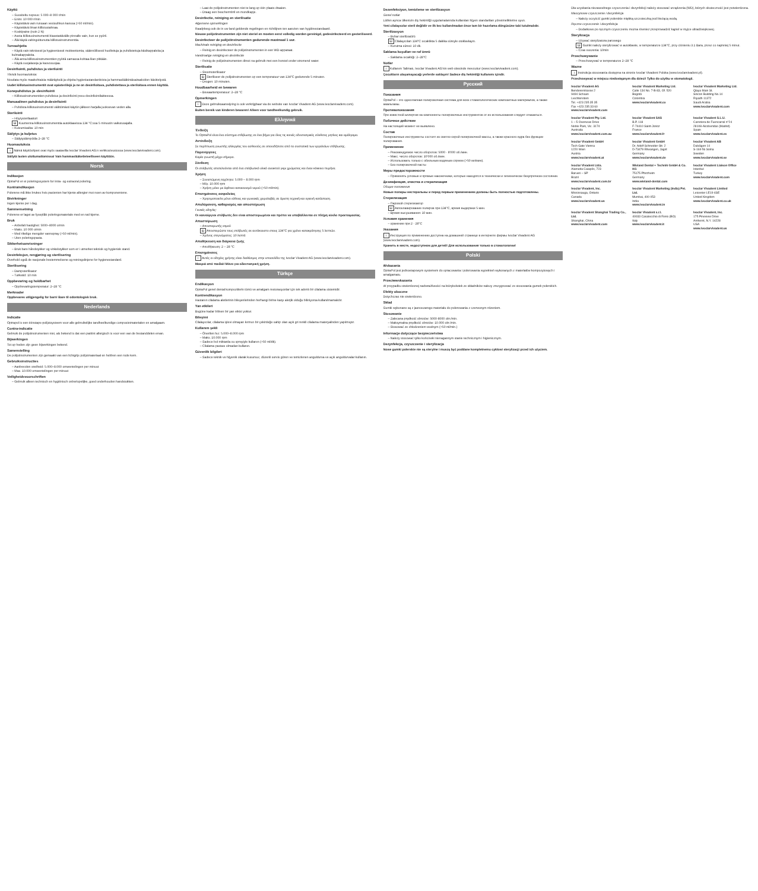Käyttö
– Suositeltu nopeus: 5 000–8 000 r/min
– Enint. 10 000 r/min
– Käytettävä vain runsaan vesisuihkun kanssa (>50 ml/min).
– Käytettävä ilman kiillotustahnaa.
– Koskipaine (noin 2 N)
– Aseta kiillotusinstrumentti kiasetattävälle pinnalle vain, kun se pyörii.
– Älä käytä vahingoittunutta kiillotusinstrumenttia.
Turvaohjeita
– Käytä vain teknisesti ja hygieenisesti moitteettomia, säännöllisesti huollettuja ja puhdistettuja käsikappaleita ja kulmakappaleita.
– Älä anna kiillotusinstrumenttien pyöriä samassa kohtaa liian pitkään.
– Käytä suojalaseja ja kasvosuojaa.
Desinfiointi, puhdistus ja sterilointi
Yleisiä huomautuksia:
Noudata myös maakohtaisia määräyksiä ja ohjeita hygieniastandardeista ja hammaslääkintäsairaaloiden käsittelystä.
Uudet kiillotusinstrumentit ovat epästeriilejä ja ne on desinfioitava, puhdistettava ja steriloitava ennen käyttöä.
Konepuhdistus ja -desinfiointi
– Kiillotusinstrumenttien puhdistus ja desinfiointi pesu-desinfiointilaitteessa.
Manuaalinen puhdistus ja desinfiointi
– Puhdista kiillotusinstrumentti välittömästi käytön jälkeen harjalla juoksevan veden alla.
Sterilointi
– Höyrysterilaattori
Ш Kuumenna kiillotusinstrumenttia autoklaavissa 134 °C:ssa 5 minuutin vaikutusajalla.
– Kuivumisaika: 10 min
Säilytys ja kuljetus
– Säilytyslämpötila 2–28 °C
Huomautuksia
i Nämä käyttöohjeet ovat myös saatavilla Ivoclar Vivadent AG:n verkkosivustossa (www.ivoclarvivadent.com).
Säilytä lasten ulottumattomissa! Vain hammaslääketieteelliseen käyttöön.
Norsk
Indikasjon
OptraPol er et poleringssystem for intra- og extraoral polering.
Kontraindikasjon
Polerene må ikke brukes hvis pasienten har kjente allergier mot noen av komponentene.
Bivirkninger
Ingen kjente per i dag.
Sammensetning
Polerene er laget av fyseplått poleringsmateriale med en rød kjerne.
Bruk
– Anbefalt hastighet: 5000–8000 o/min
– Maks. 10 000 o/min
– Med rikelige mengder vannspray (>50 ml/min).
– Uten poleringspasta.
Sikkerhetsanvisninger
– Bruk bare håndstykker og vinkelstykker som er i utmerket teknisk og hygienisk stand.
Desinfeksjon, rengjøring og sterilisering
Overhold også de nasjonale bestemmelsene og retningslinjene for hygienestandard.
Sterilisering
– Dampsterilisator
– Tørketid: 10 min
Oppbevaring og holdbarhet
– Oppbevaringstemperatur: 2–28 °C
Merknader
Oppbevares utilgjengelig for barn! Bare til odontologisk bruk.
Nederlands
Indicatie
Optrapol is een éénstaps-polijstsysteem voor alle gebruikelijke tandheelkundige composietmaterialen en amalgaam.
Contra-indicatie
Gebruik de polijstinstrumenten niet, als bekend is dat een patiënt allergisch is voor een van de bestanddelen ervan.
Bijwerkingen
Tot op heden zijn geen bijwerkingen bekend.
Samenstelling
De polijstinstrumenten zijn gemaakt van een lichtgrijs polijstmateriaal en hebben een rode kern.
Gebruiksinstructies
– Aanbevolen snelheid: 5.000–8.000 omwentelingen per minuut
– Max. 10.000 omwentelingen per minuut
Veiligheidsvoorschriften
– Gebruik alleen technisch en hygiënisch onberispelijke, goed onderhouden handstukken.
– Laat de polijstinstrumenten niet te lang op één plaats draaien.
– Draag een beschermbril en mondkapje.
Desinfectie, reiniging en sterilisatie
Algemene opmerkingen
Raadpleeg ook de in uw land geldende regelingen en richtlijnen ten aanzien van hygiënestandaard.
Nieuwe polijstinstrumenten zijn niet steriel en moeten eerst volledig worden gereinigd, gedesinfecteerd en gesteriliseerd.
Desinfecteer de polijstinstrumenten gedurende maximaal 1 uur.
Machinale reiniging en desinfectie
– Reinig en desinfecteer de polijstinstrumenten in een WD-apparaat.
Handmatige reiniging en desinfectie
– Reinig de polijstinstrumenten direct na gebruik met een borstel onder stromend water.
Sterilisatie
– Stoomsterilisator
Ш Steriliseer de polijstinstrumenten op een temperatuur van 134°C gedurende 5 minuten.
– Drogen: 10 minuten.
Houdbaarheid en bewaren
– Bewaartemperatuur: 2–28 °C
Opmerkingen
i Deze gebruiksaanwijzing is ook verkrijgbaar via de website van Ivoclar Vivadent AG (www.ivoclarvivadent.com).
Buiten bereik van kinderen bewaren! Alleen voor tandheelkundig gebruik.
Ελληνικά
Ένδειξη
Το OptraPol είναι ένα σύστημα στίλβωσης σε ένα βήμα για όλες τις κοινές οδοντιατρικές σύνθετες ρητίνες και αμάλγαμα.
Αντένδειξη
Σε περίπτωση γνωστής αλλεργίας του ασθενούς σε οποιοδήποτε από τα συστατικά των εργαλείων στίλβωσης.
Παρενέργειες
Καμία γνωστή μέχρι σήμερα.
Σύνθεση
Οι στιλβωτές αποτελούνται από ένα στιλβωτικό υλικό ανοικτού γκρι χρώματος και έναν κόκκινο πυρήνα.
Χρήση
– Συνιστώμενη ταχύτητα: 5.000 – 8.000 rpm
– Μέγ. 10.000 rpm
– Χρήση μόνο με άφθονο καταιονισμό νερού (>50 ml/min).
Επισημάνσεις ασφαλείας
– Χρησιμοποιείτε μόνο εύθειες και γωνιακές χειρολαβές σε άριστη τεχνική και υγιεινή κατάσταση.
Απολύμανση, καθαρισμός και αποστείρωση
Γενικές οδηγίες:
Οι καινούργιοι στιλβωτές δεν είναι αποστειρωμένοι και πρέπει να υποβάλλονται σε πλήρη κύκλο προετοιμασίας.
Αποστείρωση
– Αποστειρωτής ατμού
Ш Αποστειρώστε τους στιλβωτές σε αυτόκαυστο στους 134°C για χρόνο κατακράτησης 5 λεπτών.
– Χρόνος στεγνώματος: 10 λεπτά
Αποθήκευση και διάρκεια ζωής
– Αποθήκευση: 2 – 28 °C
Επισημάνσεις
i Αυτές οι οδηγίες χρήσης είναι διαθέσιμες στην ιστοσελίδα της Ivoclar Vivadent AG (www.ivoclarvivadent.com).
Μακριά από παιδιά! Μόνο για οδοντιατρική χρήση.
Türkçe
Endikasyon
OptraPol genel dental kompozitlerin tümü ve amalgam restorasyonlar için tek adımlı bir cilalama sistemidir.
Kontrendikasyon
Hastanın cilalama aletlerinin bileşenlerinden herhangi birine karşı alerjik olduğu biliniyorsa kullanılmamalıdır.
Yan etkileri
Bugüne kadar bilinen bir yan etkisi yoktur.
Bileşimi
Cilalayıcılar, cilalama işlevi olmayan kırmızı bir çekirdeğe sahip olan açık gri renkli cilalama materyalinden yapılmıştır.
Kullanım şekli
– Önerilen hız: 5.000–8.000 rpm
– Maks. 10.000 rpm
– Sadece bol miktarda su spreyiyle kullanın (>50 ml/dk).
– Cilalama pastası olmadan kullanın.
Güvenlik bilgileri
– Sadece teknik ve hijyenik olarak kusursuz, düzenli servis gören ve temizlenen anguldurva ve açılı anguldurvalar kullanın.
Dezenfeksiyon, temizleme ve sterilizasyon
Genel notlar
Lütfen ayrıca ülkenizin diş hekimliği uygulamalarında kullanılan hijyen standartları yönetmeliklerine uyun.
Yeni cilalayıcılar steril değildir ve ilk kez kullanılmadan önce tam bir hazırlama döngüsüne tabi tutulmalıdır.
Sterilizasyon
– Buhar sterilizatörü
Ш Cilalayıcıları 134°C sıcaklıkta 5 dakika süreyle otoklavlayın.
– Kurutma süresi: 10 dk.
Saklama koşulları ve raf ömrü
– Saklama sıcaklığı: 2–28°C
Notlar
i Kullanım Talimatı, Ivoclar Vivadent AG'nin web sitesinde mevcuttur (www.ivoclarvivadent.com).
Çocukların ulaşamayacağı yerlerde saklayın! Sadece diş hekimliği kullanımı içindir.
Русский
Показания
OptraPol – это одноэтапная полировочная система для всех стоматологических композитных материалов, а также амальгамы.
Противопоказания
При известной аллергии на компоненты полировочных инструментов от их использования следует отказаться.
Побочное действие
На настоящий момент не выявлено.
Состав
Полировочные инструменты состоят из светло-серой полировочной массы, а также красного ядра без функции полирования.
Применение
– Рекомендуемое число оборотов: 5000 - 8'000 об./мин.
– Макс. число оборотов: 10'000 об./мин.
– Использовать только с обильным водяным спреем (>50 мл/мин).
– Без полировочной пасты
Меры предосторожности
– Применять угловые и прямые наконечники, которые находятся в технически и гигиенически безупречном состоянии.
Дезинфекция, очистка и стерилизация
Общие положения
Новые полиры нестерильны и перед первым применением должны быть полностью подготовлены.
Стерилизация
– Паровой стерилизатор
Ш Автоклавирование полиров при 134°C, время выдержки 5 мин.
– Время высушивания: 10 мин.
Условия хранения
– хранение при 2 - 28°C
Указания
i Инструкция по применению доступна на домашней странице в интернете фирмы Ivoclar Vivadent AG (www.ivoclarvivadent.com).
Хранить в месте, недоступном для детей! Для использования только в стоматологии!
Polski
Wskazania
OptraPol jest jednoetapowym systemem do opracowania i polerowania wypełnień wykonanych z materiałów kompozytowych i amalgamatu.
Przeciwwskazania
W przypadku stwierdzonej nadwrażliwości na którykolwiek ze składników nalezy zrezygnować ze stosowania gumek polerskich.
Efekty uboczne
Dotychczas nie stwierdzono.
Skład
Gumki wykonane są z jasnoszarego materiału do polerowania z czerwonym rdzeniem.
Stosowanie
– Zalecana prędkość obrotów: 5000-8000 obr./min.
– Maksymalna prędkość obrotów: 10.000 obr./min.
– Stosować ze chłodzeniem wodnym (>50 ml/min.)
Informacje dotyczące bezpieczeństwa
– Należy stosować tylko końcówki nienagannym stanie technicznym i higienicznym.
Dezynfekcja, czyszczenie i sterylizacja
Nowe gumki polerskie nie są sterylne i muszą być poddane kompletnemu cyklowi sterylizacji przed ich użyciem.
Dla uzyskania niezawodnego czyszczenia i dezynfekcji należy stosować urządzenia (WD), których skuteczność jest potwierdzona.
Maszynowe czyszczenie i dezynfekcja
– Należy oczyścić gumki polerskie miękką szczoteczką pod bieżącą wodą.
Ręczne czyszczenie i dezynfekcja
– Dodatkowo po ręcznym czyszczeniu można również przeprowadzić kąpiel w myjce ultradźwiękowej.
Sterylizacja
– Używać sterylizatora parowego
Ш Gumki należy sterylizować w autoklawie, w temperaturze 134°C, przy ciśnieniu 3.1 Bara, przez co najmniej 5 minut.
– Czas suszenia: 10min
Przechowywanie
– Przechowywać w temperaturze 2–28 °C
Wazne
i Instrukcja stosowania dostępna na stronie Ivoclar Vivadent Polska (www.ivoclarvivadent.pl).
Przechowywać w miejscu niedostępnym dla dzieci! Tylko do użytku w stomatologii.
Ivoclar Vivadent AG
Bendererstrasse 2
9494 Schaan
Liechtenstein
Tel. +423 235 35 35
Fax +423 235 33 60
www.ivoclarvivadent.com
Ivoclar Vivadent Marketing Ltd.
Calle 134 No. 7-B-83, Of. 520
Bogotá
Colombia
www.ivoclarvivadent.co
Ivoclar Vivadent Marketing Ltd.
Qlaya Main St.
Siricon Building No.14
Riyadh 11372
Saudi Arabia
www.ivoclarvivadent.com
Ivoclar Vivadent Pty. Ltd.
1 – 5 Overseas Drive
Noble Park, Vic. 3174
Australia
www.ivoclarvivadent.com.au
Ivoclar Vivadent SAS
B.P. 118
F-74410 Saint-Jorioz
France
www.ivoclarvivadent.fr
Ivoclar Vivadent S.L.U.
Carretera de Fuencarral n°24
28108-Alcobendas (Madrid)
Spain
www.ivoclarvivadent.es
Ivoclar Vivadent GmbH
Tech Gate Vienna
1220 Wien
Austria
www.ivoclarvivadent.at
Ivoclar Vivadent GmbH
Dr. Adolf-Schneider-Str. 2
D-73479 Ellwangen, Jagst
Germany
www.ivoclarvivadent.de
Ivoclar Vivadent AB
Dalvägen 14
S-169 56 Solna
Sweden
www.ivoclarvivadent.se
Ivoclar Vivadent Ltda.
Alameda Caiapós, 723
Barueri – SP
Brazil
www.ivoclarvivadent.com.br
Wieland Dental + Technik GmbH & Co. KG
75175 Pforzheim
Germany
www.wieland-dental.com
Ivoclar Vivadent Liaison Office
Istanbul
Turkey
www.ivoclarvivadent.com
Ivoclar Vivadent, Inc.
Mississauga, Ontario
Canada
www.ivoclarvivadent.us
Ivoclar Vivadent Marketing (India) Pvt. Ltd.
Mumbai, 400 053
India
www.ivoclarvivadent.in
Ivoclar Vivadent Limited
Leicester LE19 4SE
United Kingdom
www.ivoclarvivadent.co.uk
Ivoclar Vivadent Shanghai Trading Co., Ltd.
Shanghai, China
www.ivoclarvivadent.com
Ivoclar Vivadent s.r.l.
40033 Casalecchio di Reno (BO)
Italy
www.ivoclarvivadent.it
Ivoclar Vivadent, Inc.
175 Pineview Drive
Amherst, N.Y. 14228
USA
www.ivoclarvivadent.us